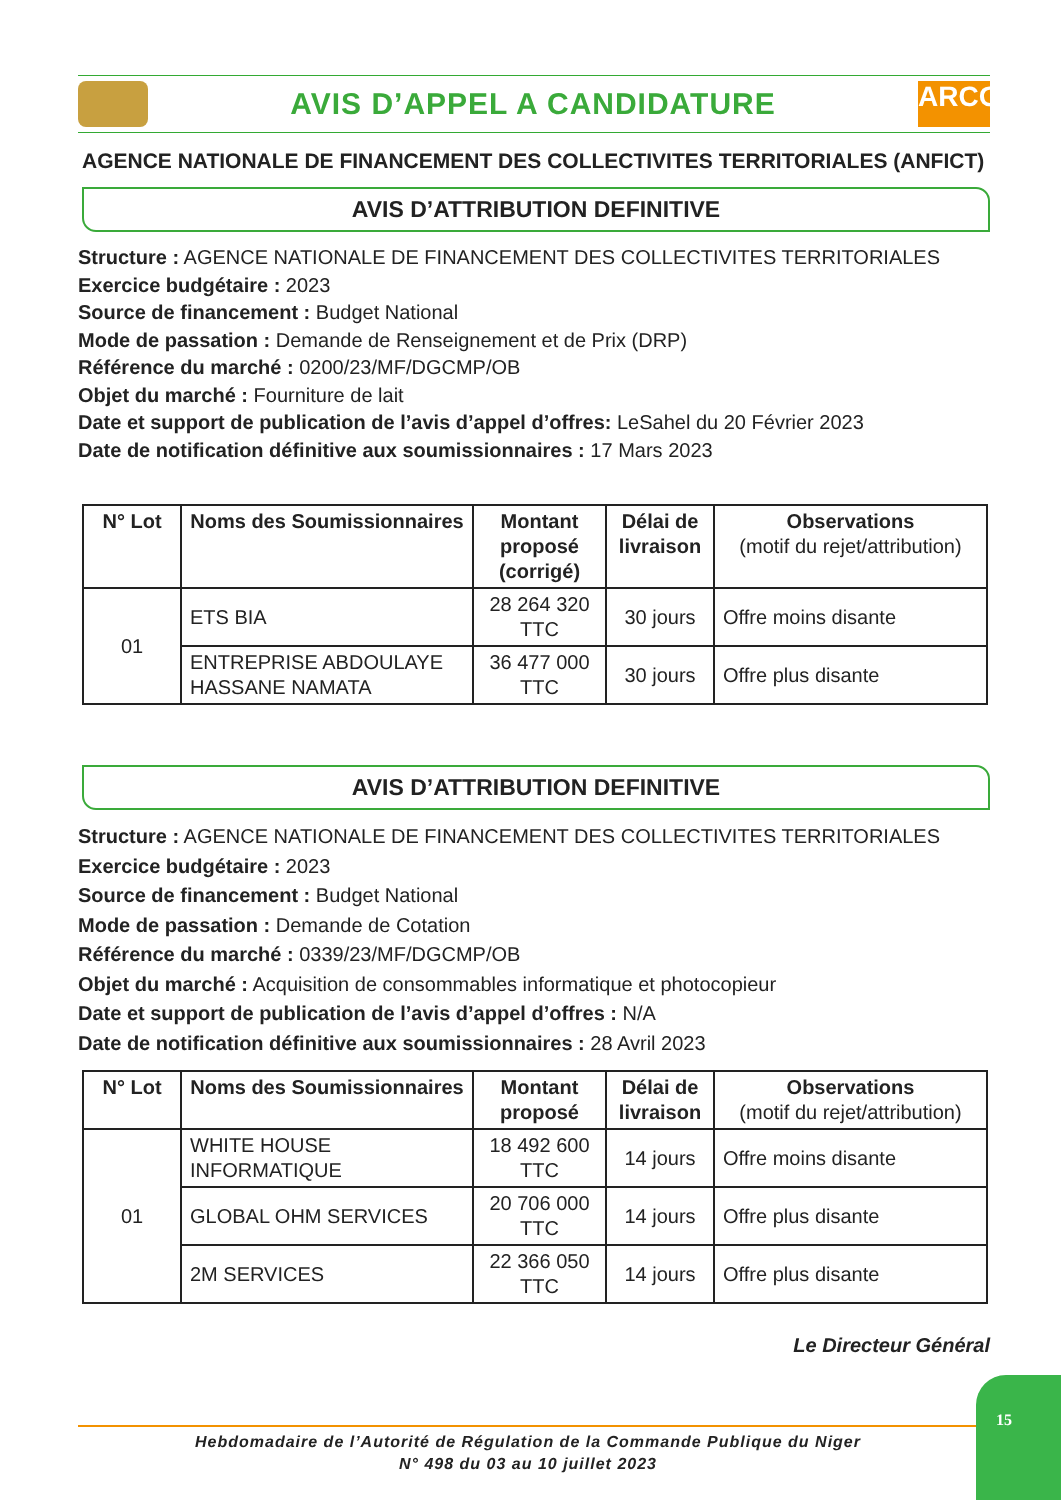AVIS D’APPEL A CANDIDATURE
ARCOP
AGENCE NATIONALE DE FINANCEMENT DES COLLECTIVITES TERRITORIALES (ANFICT)
AVIS D’ATTRIBUTION DEFINITIVE
Structure : AGENCE NATIONALE DE FINANCEMENT DES COLLECTIVITES TERRITORIALES
Exercice budgétaire : 2023
Source de financement : Budget National
Mode de passation : Demande de Renseignement et de Prix (DRP)
Référence du marché : 0200/23/MF/DGCMP/OB
Objet du marché : Fourniture de lait
Date et support de publication de l’avis d’appel d’offres: LeSahel du 20 Février 2023
Date de notification définitive aux soumissionnaires : 17 Mars 2023
| N° Lot | Noms des Soumissionnaires | Montant proposé (corrigé) | Délai de livraison | Observations (motif du rejet/attribution) |
| --- | --- | --- | --- | --- |
| 01 | ETS BIA | 28 264 320 TTC | 30 jours | Offre moins disante |
| | ENTREPRISE ABDOULAYE HASSANE NAMATA | 36 477 000 TTC | 30 jours | Offre plus disante |
AVIS D’ATTRIBUTION DEFINITIVE
Structure : AGENCE NATIONALE DE FINANCEMENT DES COLLECTIVITES TERRITORIALES
Exercice budgétaire : 2023
Source de financement : Budget National
Mode de passation : Demande de Cotation
Référence du marché : 0339/23/MF/DGCMP/OB
Objet du marché : Acquisition de consommables informatique et photocopieur
Date et support de publication de l’avis d’appel d’offres : N/A
Date de notification définitive aux soumissionnaires : 28 Avril 2023
| N° Lot | Noms des Soumissionnaires | Montant proposé | Délai de livraison | Observations (motif du rejet/attribution) |
| --- | --- | --- | --- | --- |
| 01 | WHITE HOUSE INFORMATIQUE | 18 492 600 TTC | 14 jours | Offre moins disante |
| | GLOBAL OHM SERVICES | 20 706 000 TTC | 14 jours | Offre plus disante |
| | 2M SERVICES | 22 366 050 TTC | 14 jours | Offre plus disante |
Le Directeur Général
Hebdomadaire de l’Autorité de Régulation de la Commande Publique du Niger
N° 498 du 03 au 10 juillet 2023
15